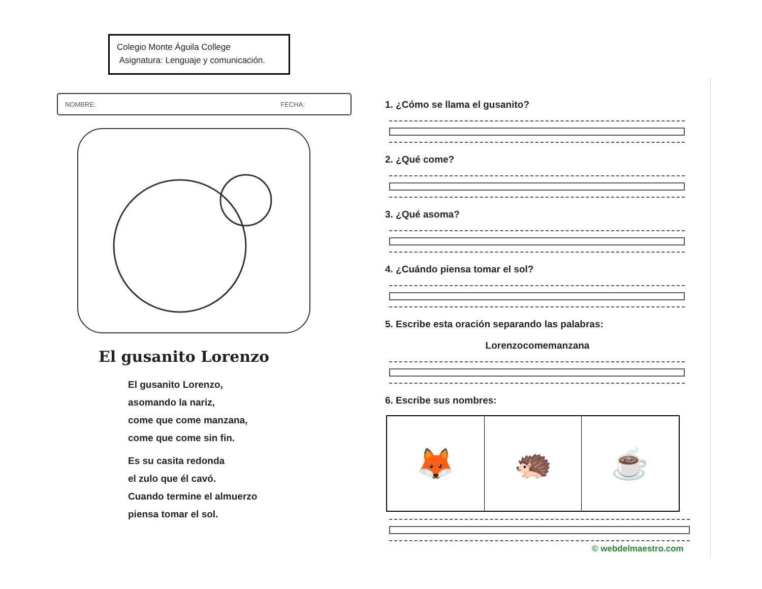Colegio Monte Águila College
Asignatura: Lenguaje y comunicación.
NOMBRE: FECHA:
El gusanito Lorenzo
El gusanito Lorenzo,
asomando la nariz,
come que come manzana,
come que come sin fin.
Es su casita redonda
el zulo que él cavó.
Cuando termine el almuerzo
piensa tomar el sol.
1. ¿Cómo se llama el gusanito?
2. ¿Qué come?
3. ¿Qué asoma?
4. ¿Cuándo piensa tomar el sol?
5. Escribe esta oración separando las palabras:
Lorenzocomemanzana
6. Escribe sus nombres:
🦊 🦔 ☕
© webdelmaestro.com